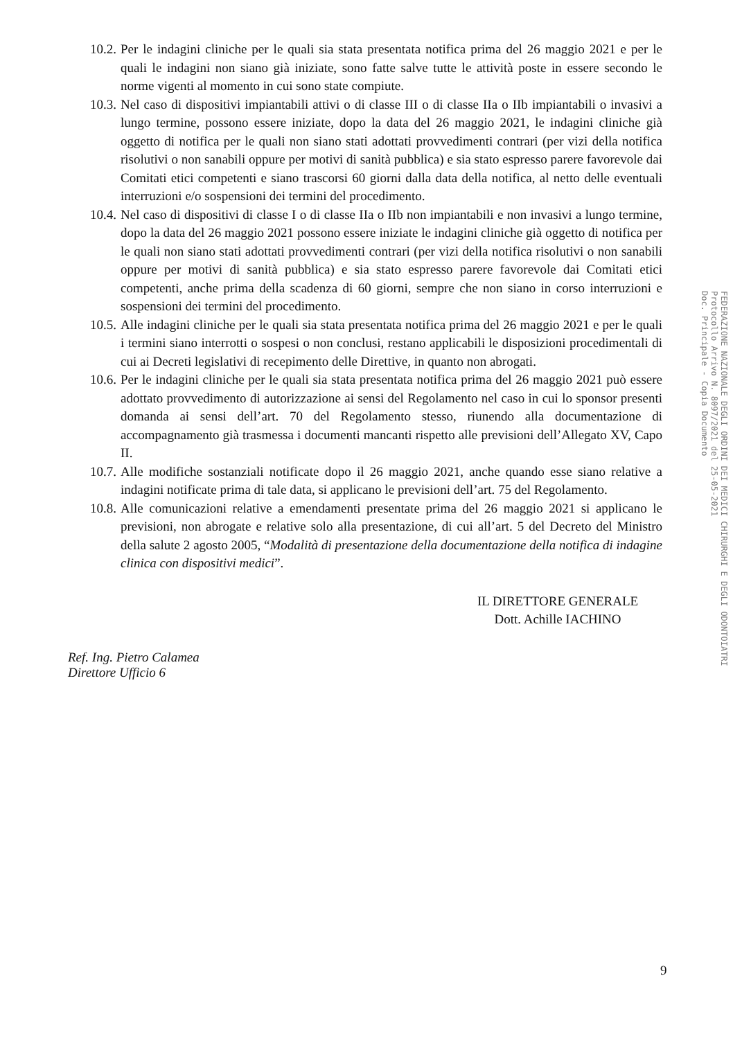10.2.
Per le indagini cliniche per le quali sia stata presentata notifica prima del 26 maggio 2021 e per le quali le indagini non siano già iniziate, sono fatte salve tutte le attività poste in essere secondo le norme vigenti al momento in cui sono state compiute.
10.3.
Nel caso di dispositivi impiantabili attivi o di classe III o di classe IIa o IIb impiantabili o invasivi a lungo termine, possono essere iniziate, dopo la data del 26 maggio 2021, le indagini cliniche già oggetto di notifica per le quali non siano stati adottati provvedimenti contrari (per vizi della notifica risolutivi o non sanabili oppure per motivi di sanità pubblica) e sia stato espresso parere favorevole dai Comitati etici competenti e siano trascorsi 60 giorni dalla data della notifica, al netto delle eventuali interruzioni e/o sospensioni dei termini del procedimento.
10.4.
Nel caso di dispositivi di classe I o di classe IIa o IIb non impiantabili e non invasivi a lungo termine, dopo la data del 26 maggio 2021 possono essere iniziate le indagini cliniche già oggetto di notifica per le quali non siano stati adottati provvedimenti contrari (per vizi della notifica risolutivi o non sanabili oppure per motivi di sanità pubblica) e sia stato espresso parere favorevole dai Comitati etici competenti, anche prima della scadenza di 60 giorni, sempre che non siano in corso interruzioni e sospensioni dei termini del procedimento.
10.5.
Alle indagini cliniche per le quali sia stata presentata notifica prima del 26 maggio 2021 e per le quali i termini siano interrotti o sospesi o non conclusi, restano applicabili le disposizioni procedimentali di cui ai Decreti legislativi di recepimento delle Direttive, in quanto non abrogati.
10.6.
Per le indagini cliniche per le quali sia stata presentata notifica prima del 26 maggio 2021 può essere adottato provvedimento di autorizzazione ai sensi del Regolamento nel caso in cui lo sponsor presenti domanda ai sensi dell’art. 70 del Regolamento stesso, riunendo alla documentazione di accompagnamento già trasmessa i documenti mancanti rispetto alle previsioni dell’Allegato XV, Capo II.
10.7.
Alle modifiche sostanziali notificate dopo il 26 maggio 2021, anche quando esse siano relative a indagini notificate prima di tale data, si applicano le previsioni dell’art. 75 del Regolamento.
10.8.
Alle comunicazioni relative a emendamenti presentate prima del 26 maggio 2021 si applicano le previsioni, non abrogate e relative solo alla presentazione, di cui all’art. 5 del Decreto del Ministro della salute 2 agosto 2005, “Modalità di presentazione della documentazione della notifica di indagine clinica con dispositivi medici”.
IL DIRETTORE GENERALE
Dott. Achille IACHINO
Ref. Ing. Pietro Calamea
Direttore Ufficio 6
FEDERAZIONE NAZIONALE DEGLI ORDINI DEI MEDICI CHIRURGHI E DEGLI ODONTOIATRI
Protocollo Arrivo N. 8097/2021 del 25-05-2021
Doc. Principale - Copia Documento
9